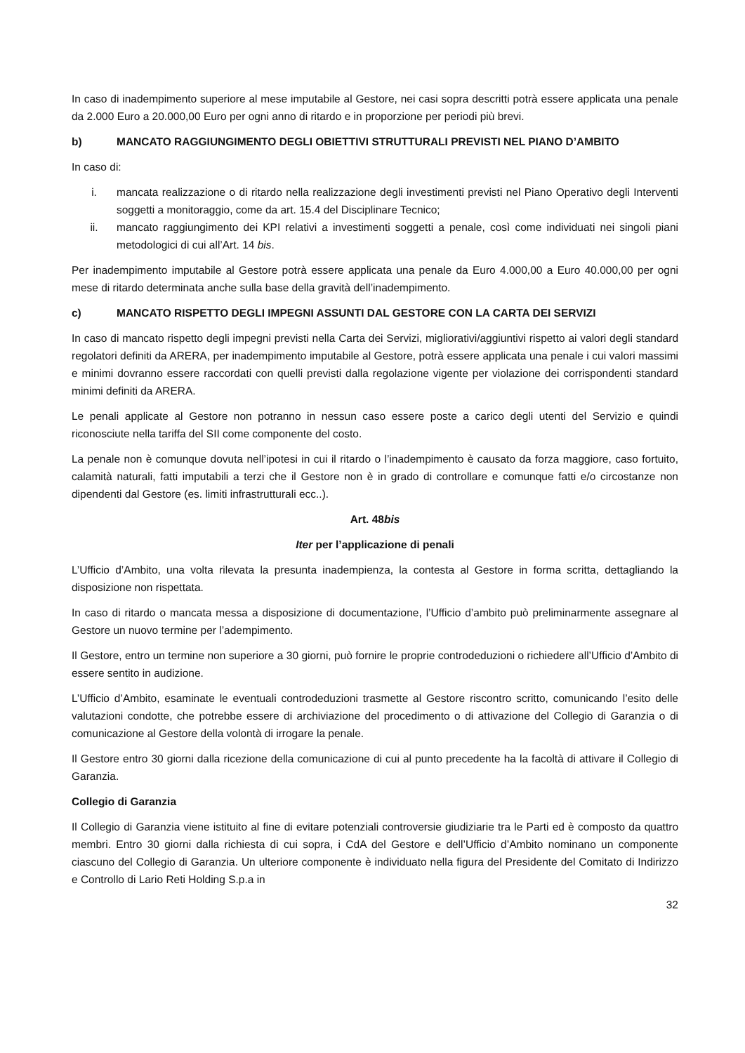In caso di inadempimento superiore al mese imputabile al Gestore, nei casi sopra descritti potrà essere applicata una penale da 2.000 Euro a 20.000,00 Euro per ogni anno di ritardo e in proporzione per periodi più brevi.
b) MANCATO RAGGIUNGIMENTO DEGLI OBIETTIVI STRUTTURALI PREVISTI NEL PIANO D’AMBITO
In caso di:
i. mancata realizzazione o di ritardo nella realizzazione degli investimenti previsti nel Piano Operativo degli Interventi soggetti a monitoraggio, come da art. 15.4 del Disciplinare Tecnico;
ii. mancato raggiungimento dei KPI relativi a investimenti soggetti a penale, così come individuati nei singoli piani metodologici di cui all’Art. 14 bis.
Per inadempimento imputabile al Gestore potrà essere applicata una penale da Euro 4.000,00 a Euro 40.000,00 per ogni mese di ritardo determinata anche sulla base della gravità dell’inadempimento.
c) MANCATO RISPETTO DEGLI IMPEGNI ASSUNTI DAL GESTORE CON LA CARTA DEI SERVIZI
In caso di mancato rispetto degli impegni previsti nella Carta dei Servizi, migliorativi/aggiuntivi rispetto ai valori degli standard regolatori definiti da ARERA, per inadempimento imputabile al Gestore, potrà essere applicata una penale i cui valori massimi e minimi dovranno essere raccordati con quelli previsti dalla regolazione vigente per violazione dei corrispondenti standard minimi definiti da ARERA.
Le penali applicate al Gestore non potranno in nessun caso essere poste a carico degli utenti del Servizio e quindi riconosciute nella tariffa del SII come componente del costo.
La penale non è comunque dovuta nell’ipotesi in cui il ritardo o l’inadempimento è causato da forza maggiore, caso fortuito, calamità naturali, fatti imputabili a terzi che il Gestore non è in grado di controllare e comunque fatti e/o circostanze non dipendenti dal Gestore (es. limiti infrastrutturali ecc..).
Art. 48bis
Iter per l’applicazione di penali
L’Ufficio d’Ambito, una volta rilevata la presunta inadempienza, la contesta al Gestore in forma scritta, dettagliando la disposizione non rispettata.
In caso di ritardo o mancata messa a disposizione di documentazione, l’Ufficio d’ambito può preliminarmente assegnare al Gestore un nuovo termine per l’adempimento.
Il Gestore, entro un termine non superiore a 30 giorni, può fornire le proprie controdeduzioni o richiedere all’Ufficio d’Ambito di essere sentito in audizione.
L’Ufficio d’Ambito, esaminate le eventuali controdeduzioni trasmette al Gestore riscontro scritto, comunicando l’esito delle valutazioni condotte, che potrebbe essere di archiviazione del procedimento o di attivazione del Collegio di Garanzia o di comunicazione al Gestore della volontà di irrogare la penale.
Il Gestore entro 30 giorni dalla ricezione della comunicazione di cui al punto precedente ha la facoltà di attivare il Collegio di Garanzia.
Collegio di Garanzia
Il Collegio di Garanzia viene istituito al fine di evitare potenziali controversie giudiziarie tra le Parti ed è composto da quattro membri. Entro 30 giorni dalla richiesta di cui sopra, i CdA del Gestore e dell’Ufficio d’Ambito nominano un componente ciascuno del Collegio di Garanzia. Un ulteriore componente è individuato nella figura del Presidente del Comitato di Indirizzo e Controllo di Lario Reti Holding S.p.a in
32